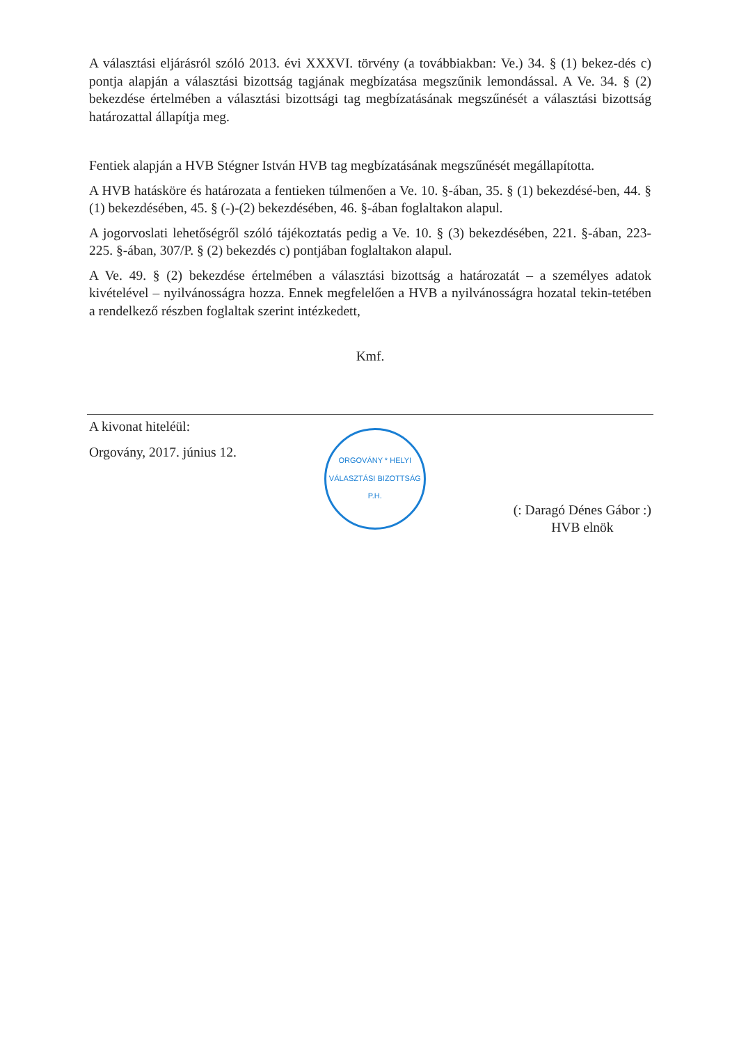A választási eljárásról szóló 2013. évi XXXVI. törvény (a továbbiakban: Ve.) 34. § (1) bekez-dés c) pontja alapján a választási bizottság tagjának megbízatása megszűnik lemondással. A Ve. 34. § (2) bekezdése értelmében a választási bizottsági tag megbízatásának megszűnését a választási bizottság határozattal állapítja meg.
Fentiek alapján a HVB Stégner István HVB tag megbízatásának megszűnését megállapította.
A HVB hatásköre és határozata a fentieken túlmenően a Ve. 10. §-ában, 35. § (1) bekezdésé-ben, 44. § (1) bekezdésében, 45. § (-)-(2) bekezdésében, 46. §-ában foglaltakon alapul.
A jogorvoslati lehetőségről szóló tájékoztatás pedig a Ve. 10. § (3) bekezdésében, 221. §-ában, 223-225. §-ában, 307/P. § (2) bekezdés c) pontjában foglaltakon alapul.
A Ve. 49. § (2) bekezdése értelmében a választási bizottság a határozatát – a személyes adatok kivételével – nyilvánosságra hozza. Ennek megfelelően a HVB a nyilvánosságra hozatal tekin-tetében a rendelkező részben foglaltak szerint intézkedett,
Kmf.
A kivonat hiteléül:
Orgovány, 2017. június 12.
ORGOVÁNY * HELYI VÁLASZTÁSI BIZOTTSÁG
P.H.
(: Daragó Dénes Gábor :)
HVB elnök